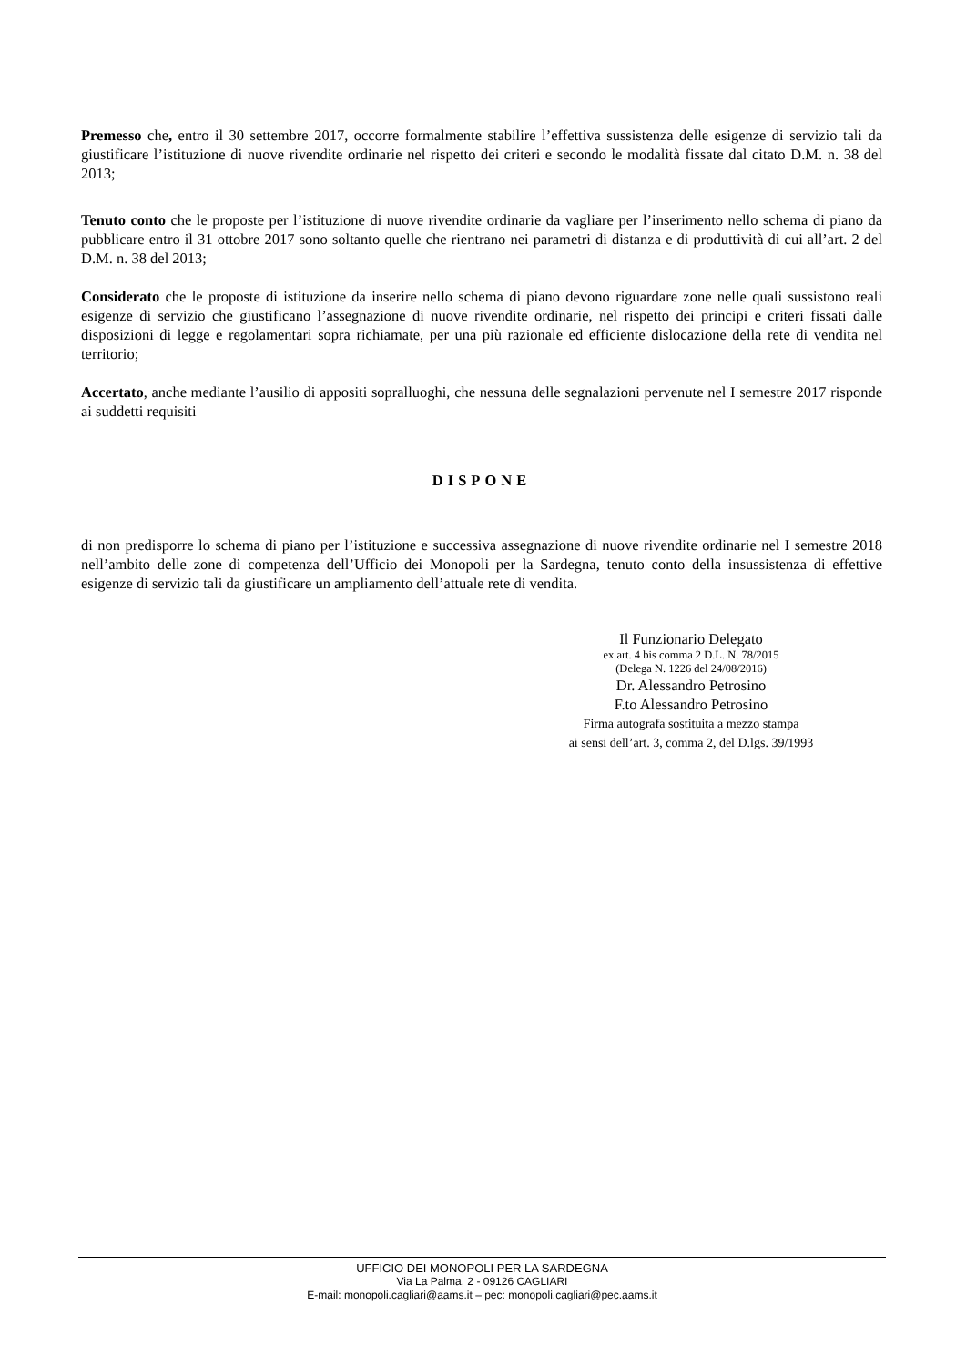Premesso che, entro il 30 settembre 2017, occorre formalmente stabilire l’effettiva sussistenza delle esigenze di servizio tali da giustificare l’istituzione di nuove rivendite ordinarie nel rispetto dei criteri e secondo le modalità fissate dal citato D.M. n. 38 del 2013;
Tenuto conto che le proposte per l’istituzione di nuove rivendite ordinarie da vagliare per l’inserimento nello schema di piano da pubblicare entro il 31 ottobre 2017 sono soltanto quelle che rientrano nei parametri di distanza e di produttività di cui all’art. 2 del D.M. n. 38 del 2013;
Considerato che le proposte di istituzione da inserire nello schema di piano devono riguardare zone nelle quali sussistono reali esigenze di servizio che giustificano l’assegnazione di nuove rivendite ordinarie, nel rispetto dei principi e criteri fissati dalle disposizioni di legge e regolamentari sopra richiamate, per una più razionale ed efficiente dislocazione della rete di vendita nel territorio;
Accertato, anche mediante l’ausilio di appositi sopralluoghi, che nessuna delle segnalazioni pervenute nel I semestre 2017 risponde ai suddetti requisiti
DISPONE
di non predisporre lo schema di piano per l’istituzione e successiva assegnazione di nuove rivendite ordinarie nel I semestre 2018 nell’ambito delle zone di competenza dell’Ufficio dei Monopoli per la Sardegna, tenuto conto della insussistenza di effettive esigenze di servizio tali da giustificare un ampliamento dell’attuale rete di vendita.
Il Funzionario Delegato
ex art. 4 bis comma 2 D.L. N. 78/2015
(Delega N. 1226 del 24/08/2016)
Dr. Alessandro Petrosino
F.to Alessandro Petrosino
Firma autografa sostituita a mezzo stampa
ai sensi dell’art. 3, comma 2, del D.lgs. 39/1993
UFFICIO DEI MONOPOLI PER LA SARDEGNA
Via La Palma, 2 - 09126 CAGLIARI
E-mail: monopoli.cagliari@aams.it – pec: monopoli.cagliari@pec.aams.it